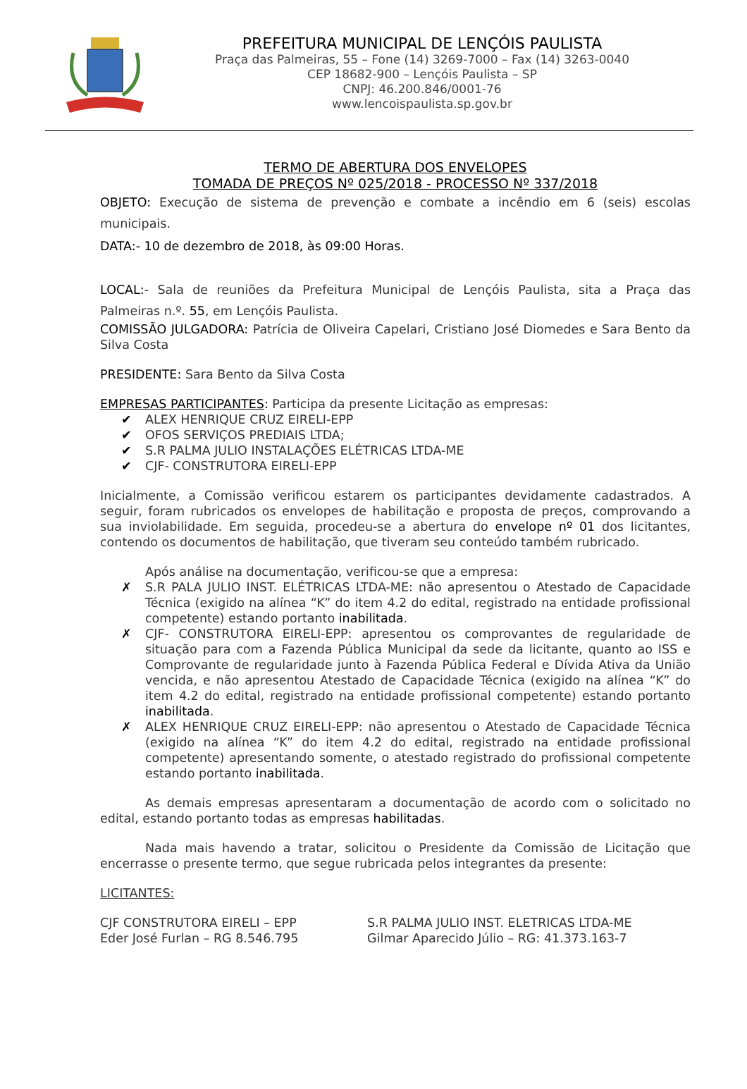PREFEITURA MUNICIPAL DE LENÇÓIS PAULISTA
Praça das Palmeiras, 55 – Fone (14) 3269-7000 – Fax (14) 3263-0040
CEP 18682-900 – Lençóis Paulista – SP
CNPJ: 46.200.846/0001-76
www.lencoispaulista.sp.gov.br
TERMO DE ABERTURA DOS ENVELOPES
TOMADA DE PREÇOS Nº 025/2018 - PROCESSO Nº 337/2018
OBJETO: Execução de sistema de prevenção e combate a incêndio em 6 (seis) escolas municipais.
DATA:- 10 de dezembro de 2018, às 09:00 Horas.
LOCAL:- Sala de reuniões da Prefeitura Municipal de Lençóis Paulista, sita a Praça das Palmeiras n.º. 55, em Lençóis Paulista.
COMISSÃO JULGADORA: Patrícia de Oliveira Capelari, Cristiano José Diomedes e Sara Bento da Silva Costa
PRESIDENTE: Sara Bento da Silva Costa
EMPRESAS PARTICIPANTES: Participa da presente Licitação as empresas:
✔ ALEX HENRIQUE CRUZ EIRELI-EPP
✔ OFOS SERVIÇOS PREDIAIS LTDA;
✔ S.R PALMA JULIO INSTALAÇÕES ELÉTRICAS LTDA-ME
✔ CJF- CONSTRUTORA EIRELI-EPP
Inicialmente, a Comissão verificou estarem os participantes devidamente cadastrados. A seguir, foram rubricados os envelopes de habilitação e proposta de preços, comprovando a sua inviolabilidade. Em seguida, procedeu-se a abertura do envelope nº 01 dos licitantes, contendo os documentos de habilitação, que tiveram seu conteúdo também rubricado.
Após análise na documentação, verificou-se que a empresa:
✗ S.R PALA JULIO INST. ELÉTRICAS LTDA-ME: não apresentou o Atestado de Capacidade Técnica (exigido na alínea “K” do item 4.2 do edital, registrado na entidade profissional competente) estando portanto inabilitada.
✗ CJF- CONSTRUTORA EIRELI-EPP: apresentou os comprovantes de regularidade de situação para com a Fazenda Pública Municipal da sede da licitante, quanto ao ISS e Comprovante de regularidade junto à Fazenda Pública Federal e Dívida Ativa da União vencida, e não apresentou Atestado de Capacidade Técnica (exigido na alínea “K” do item 4.2 do edital, registrado na entidade profissional competente) estando portanto inabilitada.
✗ ALEX HENRIQUE CRUZ EIRELI-EPP: não apresentou o Atestado de Capacidade Técnica (exigido na alínea “K” do item 4.2 do edital, registrado na entidade profissional competente) apresentando somente, o atestado registrado do profissional competente estando portanto inabilitada.
As demais empresas apresentaram a documentação de acordo com o solicitado no edital, estando portanto todas as empresas habilitadas.
Nada mais havendo a tratar, solicitou o Presidente da Comissão de Licitação que encerrasse o presente termo, que segue rubricada pelos integrantes da presente:
LICITANTES:
CJF CONSTRUTORA EIRELI – EPP
Eder José Furlan – RG 8.546.795
S.R PALMA JULIO INST. ELETRICAS LTDA-ME
Gilmar Aparecido Júlio – RG: 41.373.163-7